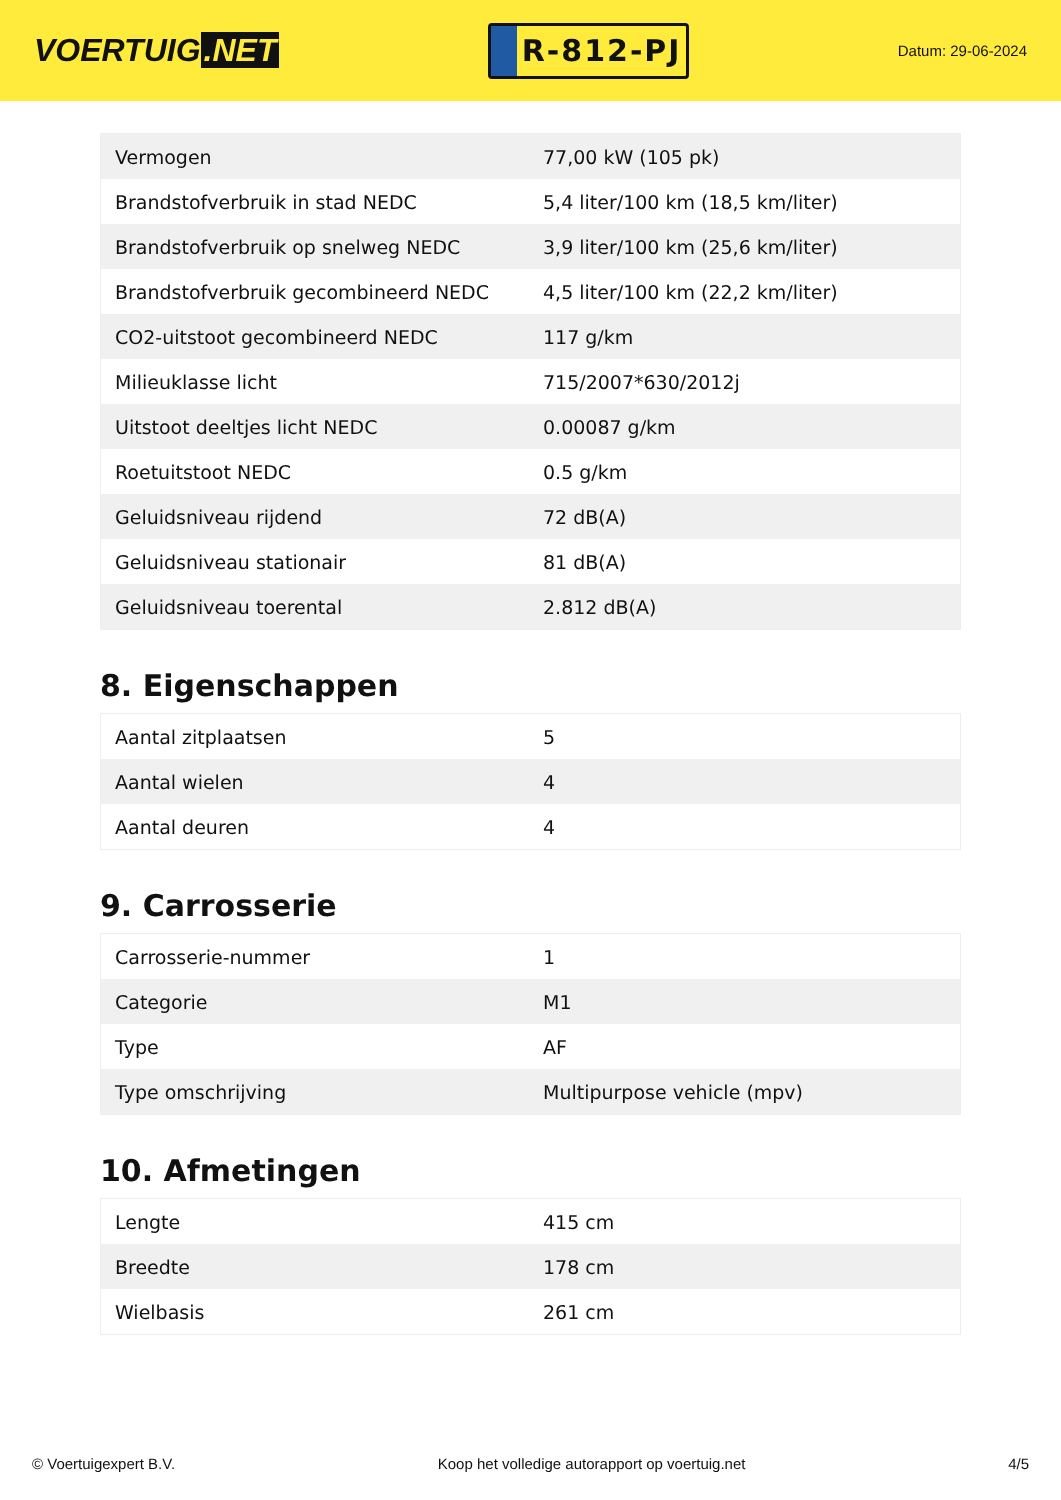VOERTUIG.NET
R-812-PJ
Datum: 29-06-2024
| Vermogen | 77,00 kW (105 pk) |
| Brandstofverbruik in stad NEDC | 5,4 liter/100 km (18,5 km/liter) |
| Brandstofverbruik op snelweg NEDC | 3,9 liter/100 km (25,6 km/liter) |
| Brandstofverbruik gecombineerd NEDC | 4,5 liter/100 km (22,2 km/liter) |
| CO2-uitstoot gecombineerd NEDC | 117 g/km |
| Milieuklasse licht | 715/2007*630/2012j |
| Uitstoot deeltjes licht NEDC | 0.00087 g/km |
| Roetuitstoot NEDC | 0.5 g/km |
| Geluidsniveau rijdend | 72 dB(A) |
| Geluidsniveau stationair | 81 dB(A) |
| Geluidsniveau toerental | 2.812 dB(A) |
8. Eigenschappen
| Aantal zitplaatsen | 5 |
| Aantal wielen | 4 |
| Aantal deuren | 4 |
9. Carrosserie
| Carrosserie-nummer | 1 |
| Categorie | M1 |
| Type | AF |
| Type omschrijving | Multipurpose vehicle (mpv) |
10. Afmetingen
| Lengte | 415 cm |
| Breedte | 178 cm |
| Wielbasis | 261 cm |
© Voertuigexpert B.V. Koop het volledige autorapport op voertuig.net 4/5